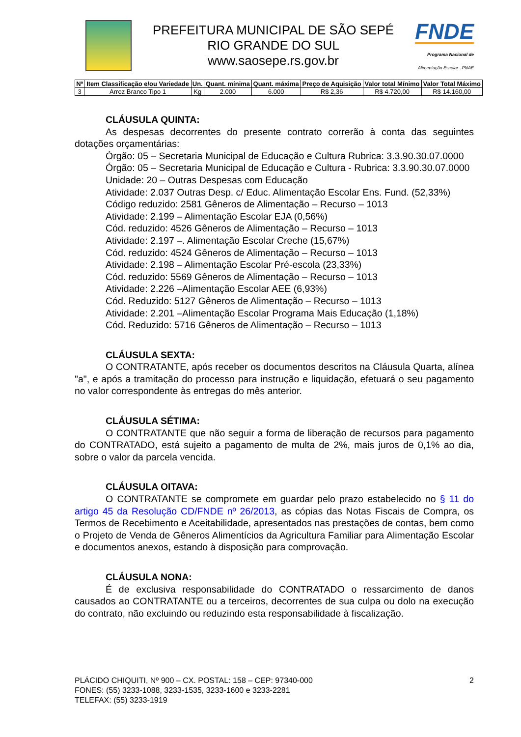PREFEITURA MUNICIPAL DE SÃO SEPÉ
RIO GRANDE DO SUL
www.saosepe.rs.gov.br
FNDE
Programa Nacional de
Alimentação Escolar –PNAE
| Nº | Item Classificação e/ou Variedade | Un. | Quant. mínima | Quant. máxima | Preço de Aquisição | Valor total Mínimo | Valor Total Máximo |
| --- | --- | --- | --- | --- | --- | --- | --- |
| 3 | Arroz Branco Tipo 1 | Kg | 2.000 | 6.000 | R$ 2,36 | R$ 4.720,00 | R$ 14.160,00 |
CLÁUSULA QUINTA:
As despesas decorrentes do presente contrato correrão à conta das seguintes dotações orçamentárias:
Órgão: 05 – Secretaria Municipal de Educação e Cultura Rubrica: 3.3.90.30.07.0000
Órgão: 05 – Secretaria Municipal de Educação e Cultura - Rubrica: 3.3.90.30.07.0000
Unidade: 20 – Outras Despesas com Educação
Atividade: 2.037 Outras Desp. c/ Educ. Alimentação Escolar Ens. Fund. (52,33%)
Código reduzido: 2581 Gêneros de Alimentação – Recurso – 1013
Atividade: 2.199 – Alimentação Escolar EJA (0,56%)
Cód. reduzido: 4526 Gêneros de Alimentação – Recurso – 1013
Atividade: 2.197 –. Alimentação Escolar Creche (15,67%)
Cód. reduzido: 4524 Gêneros de Alimentação – Recurso – 1013
Atividade: 2.198 – Alimentação Escolar Pré-escola (23,33%)
Cód. reduzido: 5569 Gêneros de Alimentação – Recurso – 1013
Atividade: 2.226 –Alimentação Escolar AEE (6,93%)
Cód. Reduzido: 5127 Gêneros de Alimentação – Recurso – 1013
Atividade: 2.201 –Alimentação Escolar Programa Mais Educação (1,18%)
Cód. Reduzido: 5716 Gêneros de Alimentação – Recurso – 1013
CLÁUSULA SEXTA:
O CONTRATANTE, após receber os documentos descritos na Cláusula Quarta, alínea "a", e após a tramitação do processo para instrução e liquidação, efetuará o seu pagamento no valor correspondente às entregas do mês anterior.
CLÁUSULA SÉTIMA:
O CONTRATANTE que não seguir a forma de liberação de recursos para pagamento do CONTRATADO, está sujeito a pagamento de multa de 2%, mais juros de 0,1% ao dia, sobre o valor da parcela vencida.
CLÁUSULA OITAVA:
O CONTRATANTE se compromete em guardar pelo prazo estabelecido no § 11 do artigo 45 da Resolução CD/FNDE nº 26/2013, as cópias das Notas Fiscais de Compra, os Termos de Recebimento e Aceitabilidade, apresentados nas prestações de contas, bem como o Projeto de Venda de Gêneros Alimentícios da Agricultura Familiar para Alimentação Escolar e documentos anexos, estando à disposição para comprovação.
CLÁUSULA NONA:
É de exclusiva responsabilidade do CONTRATADO o ressarcimento de danos causados ao CONTRATANTE ou a terceiros, decorrentes de sua culpa ou dolo na execução do contrato, não excluindo ou reduzindo esta responsabilidade à fiscalização.
PLÁCIDO CHIQUITI, Nº 900 – CX. POSTAL: 158 – CEP: 97340-000
FONES: (55) 3233-1088, 3233-1535, 3233-1600 e 3233-2281
TELEFAX: (55) 3233-1919
2